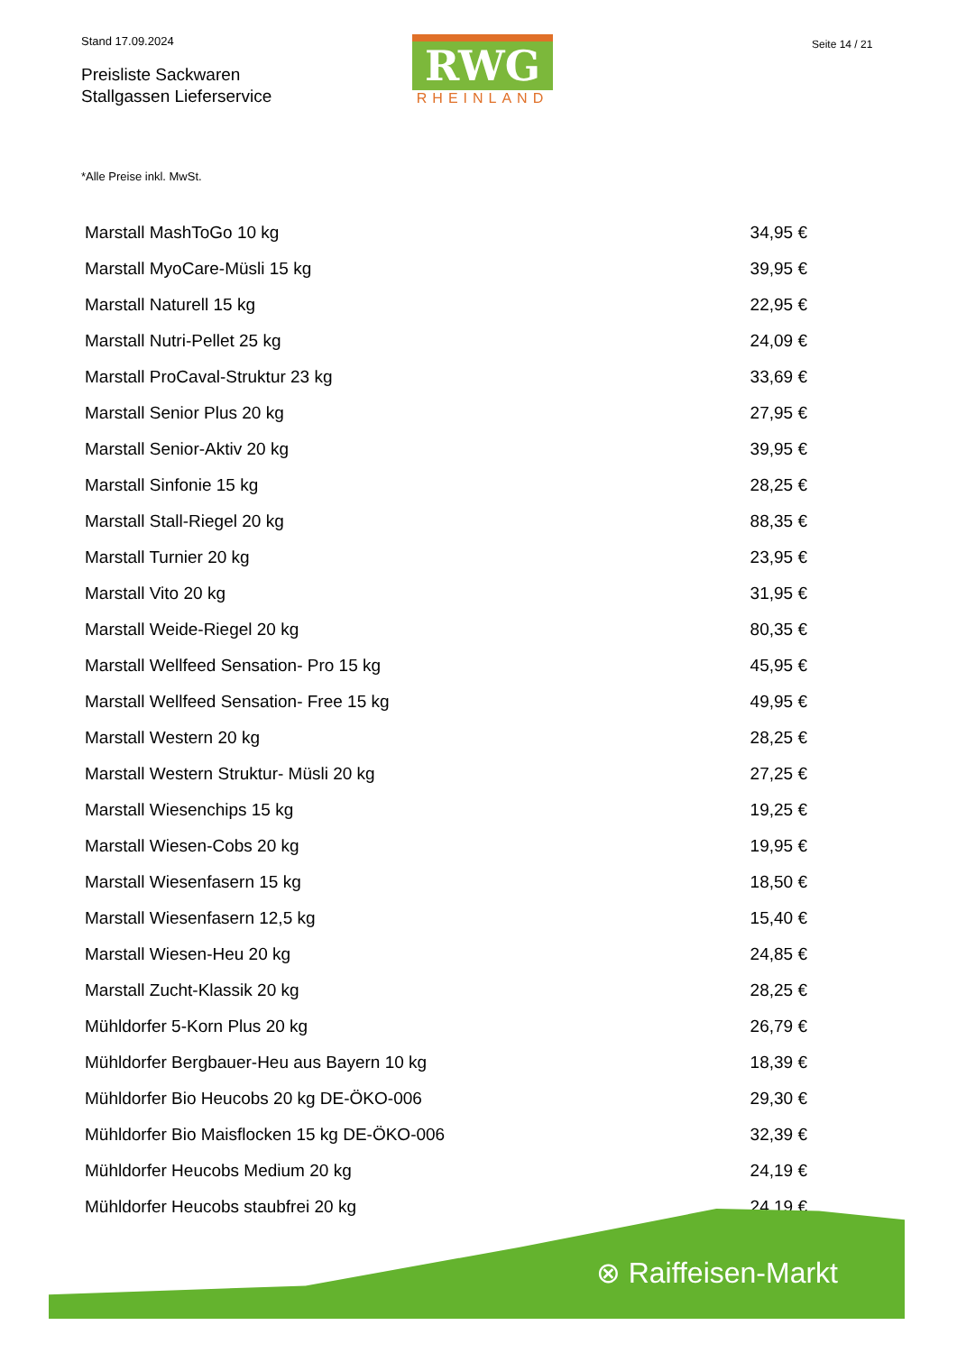Stand 17.09.2024
Preisliste Sackwaren
Stallgassen Lieferservice
RWG
RHEINLAND
Seite 14 / 21
*Alle Preise inkl. MwSt.
| Marstall MashToGo 10 kg | 34,95 € |
| Marstall MyoCare-Müsli 15 kg | 39,95 € |
| Marstall Naturell 15 kg | 22,95 € |
| Marstall Nutri-Pellet 25 kg | 24,09 € |
| Marstall ProCaval-Struktur 23 kg | 33,69 € |
| Marstall Senior Plus 20 kg | 27,95 € |
| Marstall Senior-Aktiv 20 kg | 39,95 € |
| Marstall Sinfonie 15 kg | 28,25 € |
| Marstall Stall-Riegel 20 kg | 88,35 € |
| Marstall Turnier 20 kg | 23,95 € |
| Marstall Vito 20 kg | 31,95 € |
| Marstall Weide-Riegel 20 kg | 80,35 € |
| Marstall Wellfeed Sensation- Pro 15 kg | 45,95 € |
| Marstall Wellfeed Sensation- Free 15 kg | 49,95 € |
| Marstall Western 20 kg | 28,25 € |
| Marstall Western Struktur- Müsli 20 kg | 27,25 € |
| Marstall Wiesenchips 15 kg | 19,25 € |
| Marstall Wiesen-Cobs 20 kg | 19,95 € |
| Marstall Wiesenfasern 15 kg | 18,50 € |
| Marstall Wiesenfasern 12,5 kg | 15,40 € |
| Marstall Wiesen-Heu 20 kg | 24,85 € |
| Marstall Zucht-Klassik 20 kg | 28,25 € |
| Mühldorfer 5-Korn Plus 20 kg | 26,79 € |
| Mühldorfer Bergbauer-Heu aus Bayern 10 kg | 18,39 € |
| Mühldorfer Bio Heucobs 20 kg DE-ÖKO-006 | 29,30 € |
| Mühldorfer Bio Maisflocken 15 kg DE-ÖKO-006 | 32,39 € |
| Mühldorfer Heucobs Medium 20 kg | 24,19 € |
| Mühldorfer Heucobs staubfrei 20 kg | 24,19 € |
⊗ Raiffeisen-Markt